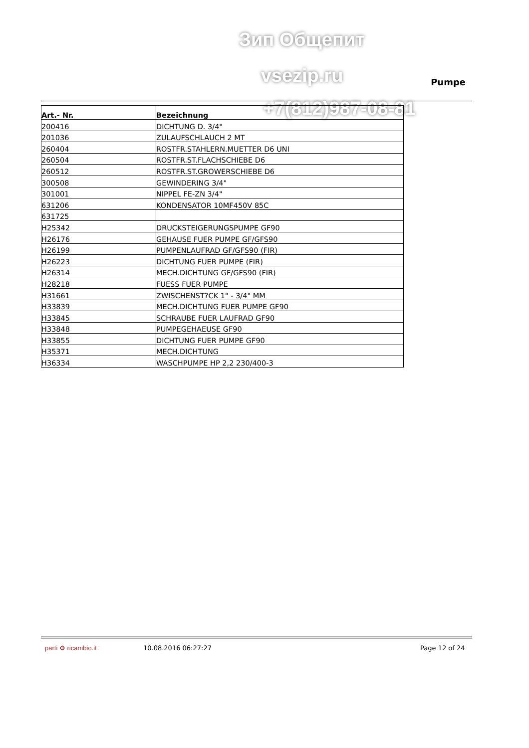Зип Общепит
vsezip.ru Pumpe
+7(812)987-08-81
| Art.- Nr. | Bezeichnung |
| --- | --- |
| 200416 | DICHTUNG D. 3/4" |
| 201036 | ZULAUFSCHLAUCH 2 MT |
| 260404 | ROSTFR.STAHLERN.MUETTER D6 UNI |
| 260504 | ROSTFR.ST.FLACHSCHIEBE D6 |
| 260512 | ROSTFR.ST.GROWERSCHIEBE D6 |
| 300508 | GEWINDERING 3/4" |
| 301001 | NIPPEL FE-ZN 3/4" |
| 631206 | KONDENSATOR 10MF450V 85C |
| 631725 | |
| H25342 | DRUCKSTEIGERUNGSPUMPE GF90 |
| H26176 | GEHAUSE FUER PUMPE GF/GFS90 |
| H26199 | PUMPENLAUFRAD GF/GFS90 (FIR) |
| H26223 | DICHTUNG FUER PUMPE (FIR) |
| H26314 | MECH.DICHTUNG GF/GFS90 (FIR) |
| H28218 | FUESS FUER PUMPE |
| H31661 | ZWISCHENST?CK 1" - 3/4" MM |
| H33839 | MECH.DICHTUNG FUER PUMPE GF90 |
| H33845 | SCHRAUBE FUER LAUFRAD GF90 |
| H33848 | PUMPEGEHAEUSE GF90 |
| H33855 | DICHTUNG FUER PUMPE GF90 |
| H35371 | MECH.DICHTUNG |
| H36334 | WASCHPUMPE HP 2,2 230/400-3 |
parti ⚙ ricambio.it 10.08.2016 06:27:27 Page 12 of 24